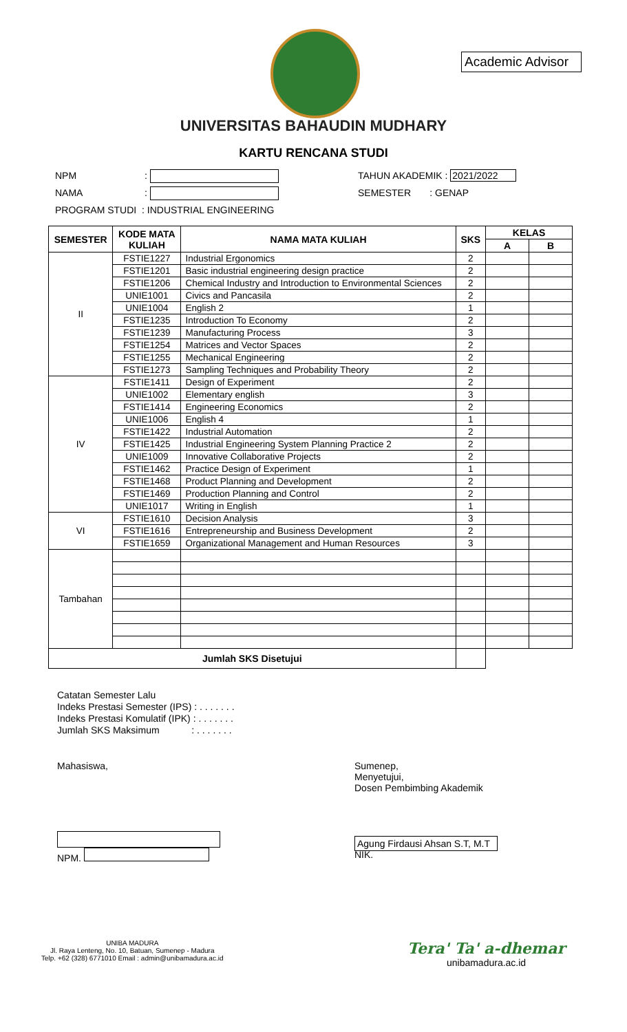Academic Advisor
UNIVERSITAS BAHAUDIN MUDHARY
KARTU RENCANA STUDI
NPM: TAHUN AKADEMIK : 2021/2022
NAMA: SEMESTER : GENAP
PROGRAM STUDI : INDUSTRIAL ENGINEERING
| SEMESTER | KODE MATA KULIAH | NAMA MATA KULIAH | SKS | KELAS | |
| --- | --- | --- | --- | --- | --- |
| | | | | A | B |
| II | FSTIE1227 | Industrial Ergonomics | 2 | | |
| | FSTIE1201 | Basic industrial engineering design practice | 2 | | |
| | FSTIE1206 | Chemical Industry and Introduction to Environmental Sciences | 2 | | |
| | UNIE1001 | Civics and Pancasila | 2 | | |
| | UNIE1004 | English 2 | 1 | | |
| | FSTIE1235 | Introduction To Economy | 2 | | |
| | FSTIE1239 | Manufacturing Process | 3 | | |
| | FSTIE1254 | Matrices and Vector Spaces | 2 | | |
| | FSTIE1255 | Mechanical Engineering | 2 | | |
| | FSTIE1273 | Sampling Techniques and Probability Theory | 2 | | |
| IV | FSTIE1411 | Design of Experiment | 2 | | |
| | UNIE1002 | Elementary english | 3 | | |
| | FSTIE1414 | Engineering Economics | 2 | | |
| | UNIE1006 | English 4 | 1 | | |
| | FSTIE1422 | Industrial Automation | 2 | | |
| | FSTIE1425 | Industrial Engineering System Planning Practice 2 | 2 | | |
| | UNIE1009 | Innovative Collaborative Projects | 2 | | |
| | FSTIE1462 | Practice Design of Experiment | 1 | | |
| | FSTIE1468 | Product Planning and Development | 2 | | |
| | FSTIE1469 | Production Planning and Control | 2 | | |
| | UNIE1017 | Writing in English | 1 | | |
| VI | FSTIE1610 | Decision Analysis | 3 | | |
| | FSTIE1616 | Entrepreneurship and Business Development | 2 | | |
| | FSTIE1659 | Organizational Management and Human Resources | 3 | | |
| Tambahan | | | | | |
| Jumlah SKS Disetujui | | | | | |
Catatan Semester Lalu
Indeks Prestasi Semester (IPS) : . . . . . . .
Indeks Prestasi Komulatif (IPK) : . . . . . . .
Jumlah SKS Maksimum : . . . . . . .
Mahasiswa, Sumenep,
Menyetujui,
Dosen Pembimbing Akademik
NPM.
Agung Firdausi Ahsan S.T, M.T
NIK.
UNIBA MADURA
Jl. Raya Lenteng, No. 10, Batuan, Sumenep - Madura
Telp. +62 (328) 6771010 Email : admin@unibamadura.ac.id
Tera' Ta' a-dhemar
unibamadura.ac.id